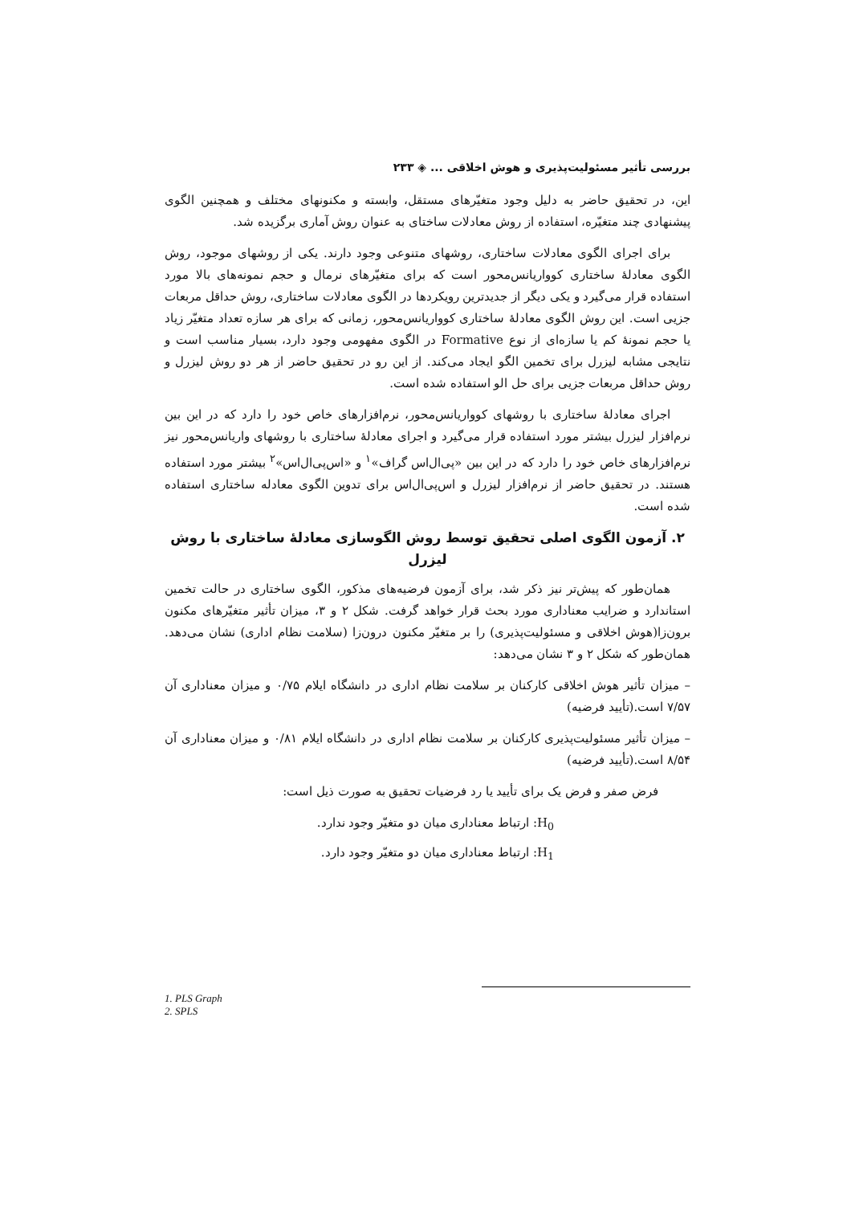بررسی تأثیر مسئولیت‌پذیری و هوش اخلاقی ... ◈ ۲۳۳
این، در تحقیق حاضر به دلیل وجود متغیّرهای مستقل، وابسته و مکنونهای مختلف و همچنین الگوی پیشنهادی چند متغیّره، استفاده از روش معادلات ساختای به عنوان روش آماری برگزیده شد.
برای اجرای الگوی معادلات ساختاری، روشهای متنوعی وجود دارند. یکی از روشهای موجود، روش الگوی معادلهٔ ساختاری کوواریانس‌محور است که برای متغیّرهای نرمال و حجم نمونه‌های بالا مورد استفاده قرار می‌گیرد و یکی دیگر از جدیدترین رویکردها در الگوی معادلات ساختاری، روش حداقل مربعات جزیی است. این روش الگوی معادلهٔ ساختاری کوواریانس‌محور، زمانی که برای هر سازه تعداد متغیّر زیاد یا حجم نمونهٔ کم یا سازه‌ای از نوع Formative در الگوی مفهومی وجود دارد، بسیار مناسب است و نتایجی مشابه لیزرل برای تخمین الگو ایجاد می‌کند. از این رو در تحقیق حاضر از هر دو روش لیزرل و روش حداقل مربعات جزیی برای حل الو استفاده شده است.
اجرای معادلهٔ ساختاری با روشهای کوواریانس‌محور، نرم‌افزارهای خاص خود را دارد که در این بین نرم‌افزار لیزرل بیشتر مورد استفاده قرار می‌گیرد و اجرای معادلهٔ ساختاری با روشهای واریانس‌محور نیز نرم‌افزارهای خاص خود را دارد که در این بین «پی‌ال‌اس گراف»<sup>۱</sup> و «اس‌پی‌ال‌اس»<sup>۲</sup> بیشتر مورد استفاده هستند. در تحقیق حاضر از نرم‌افزار لیزرل و اس‌پی‌ال‌اس برای تدوین الگوی معادله ساختاری استفاده شده است.
۲. آزمون الگوی اصلی تحقیق توسط روش الگوسازی معادلهٔ ساختاری با روش لیزرل
همان‌طور که پیش‌تر نیز ذکر شد، برای آزمون فرضیه‌های مذکور، الگوی ساختاری در حالت تخمین استاندارد و ضرایب معناداری مورد بحث قرار خواهد گرفت. شکل ۲ و ۳، میزان تأثیر متغیّرهای مکنون برون‌زا(هوش اخلاقی و مسئولیت‌پذیری) را بر متغیّر مکنون درون‌زا (سلامت نظام اداری) نشان می‌دهد. همان‌طور که شکل ۲ و ۳ نشان می‌دهد:
– میزان تأثیر هوش اخلاقی کارکنان بر سلامت نظام اداری در دانشگاه ایلام ۰/۷۵ و میزان معناداری آن ۷/۵۷ است.(تأیید فرضیه)
– میزان تأثیر مسئولیت‌پذیری کارکنان بر سلامت نظام اداری در دانشگاه ایلام ۰/۸۱ و میزان معناداری آن ۸/۵۴ است.(تأیید فرضیه)
فرض صفر و فرض یک برای تأیید یا رد فرضیات تحقیق به صورت ذیل است:
H<sub>0</sub>: ارتباط معناداری میان دو متغیّر وجود ندارد.
H<sub>1</sub>: ارتباط معناداری میان دو متغیّر وجود دارد.
1. PLS Graph
2. SPLS